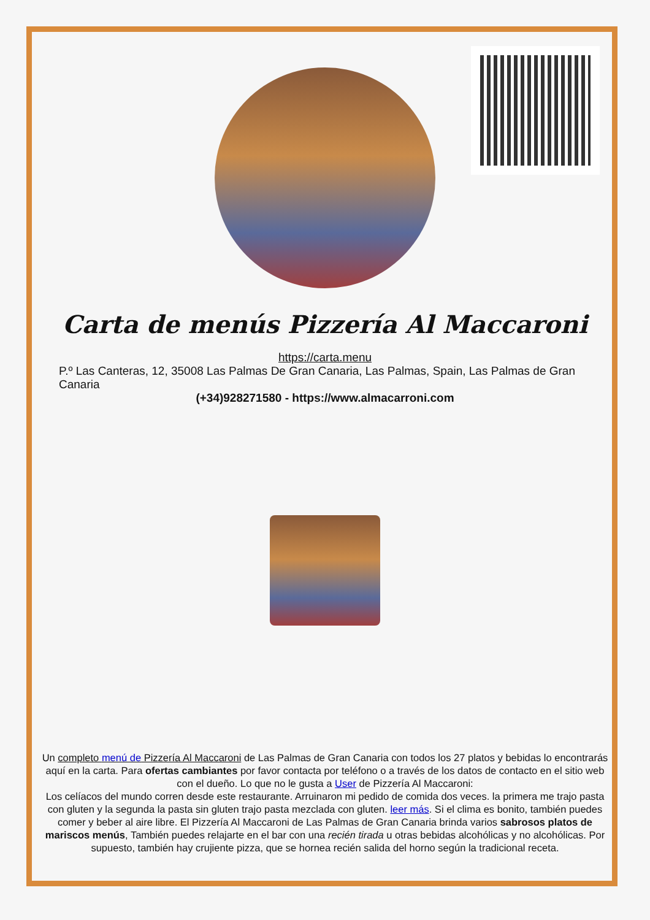Carta de menús Pizzería Al Maccaroni
https://carta.menu
P.º Las Canteras, 12, 35008 Las Palmas De Gran Canaria, Las Palmas, Spain, Las Palmas de Gran Canaria
(+34)928271580 - https://www.almacarroni.com
Un completo menú de Pizzería Al Maccaroni de Las Palmas de Gran Canaria con todos los 27 platos y bebidas lo encontrarás aquí en la carta. Para ofertas cambiantes por favor contacta por teléfono o a través de los datos de contacto en el sitio web con el dueño. Lo que no le gusta a User de Pizzería Al Maccaroni:
Los celíacos del mundo corren desde este restaurante. Arruinaron mi pedido de comida dos veces. la primera me trajo pasta con gluten y la segunda la pasta sin gluten trajo pasta mezclada con gluten. leer más. Si el clima es bonito, también puedes comer y beber al aire libre. El Pizzería Al Maccaroni de Las Palmas de Gran Canaria brinda varios sabrosos platos de mariscos menús, También puedes relajarte en el bar con una recién tirada u otras bebidas alcohólicas y no alcohólicas. Por supuesto, también hay crujiente pizza, que se hornea recién salida del horno según la tradicional receta.